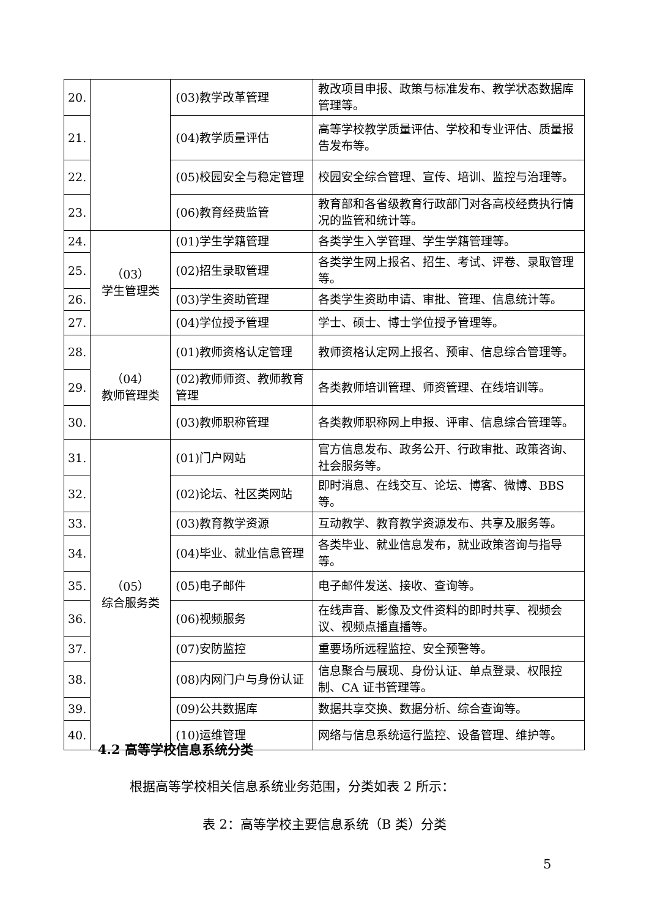| 20. | | (03)教学改革管理 | 教改项目申报、政策与标准发布、教学状态数据库管理等。 |
| 21. | | (04)教学质量评估 | 高等学校教学质量评估、学校和专业评估、质量报告发布等。 |
| 22. | | (05)校园安全与稳定管理 | 校园安全综合管理、宣传、培训、监控与治理等。 |
| 23. | | (06)教育经费监管 | 教育部和各省级教育行政部门对各高校经费执行情况的监管和统计等。 |
| 24. | （03） 学生管理类 | (01)学生学籍管理 | 各类学生入学管理、学生学籍管理等。 |
| 25. | | (02)招生录取管理 | 各类学生网上报名、招生、考试、评卷、录取管理等。 |
| 26. | | (03)学生资助管理 | 各类学生资助申请、审批、管理、信息统计等。 |
| 27. | | (04)学位授予管理 | 学士、硕士、博士学位授予管理等。 |
| 28. | （04） 教师管理类 | (01)教师资格认定管理 | 教师资格认定网上报名、预审、信息综合管理等。 |
| 29. | | (02)教师师资、教师教育管理 | 各类教师培训管理、师资管理、在线培训等。 |
| 30. | | (03)教师职称管理 | 各类教师职称网上申报、评审、信息综合管理等。 |
| 31. | （05） 综合服务类 | (01)门户网站 | 官方信息发布、政务公开、行政审批、政策咨询、社会服务等。 |
| 32. | | (02)论坛、社区类网站 | 即时消息、在线交互、论坛、博客、微博、BBS等。 |
| 33. | | (03)教育教学资源 | 互动教学、教育教学资源发布、共享及服务等。 |
| 34. | | (04)毕业、就业信息管理 | 各类毕业、就业信息发布，就业政策咨询与指导等。 |
| 35. | | (05)电子邮件 | 电子邮件发送、接收、查询等。 |
| 36. | | (06)视频服务 | 在线声音、影像及文件资料的即时共享、视频会议、视频点播直播等。 |
| 37. | | (07)安防监控 | 重要场所远程监控、安全预警等。 |
| 38. | | (08)内网门户与身份认证 | 信息聚合与展现、身份认证、单点登录、权限控制、CA 证书管理等。 |
| 39. | | (09)公共数据库 | 数据共享交换、数据分析、综合查询等。 |
| 40. | | (10)运维管理 | 网络与信息系统运行监控、设备管理、维护等。 |
4.2 高等学校信息系统分类
根据高等学校相关信息系统业务范围，分类如表 2 所示：
表 2：高等学校主要信息系统（B 类）分类
5